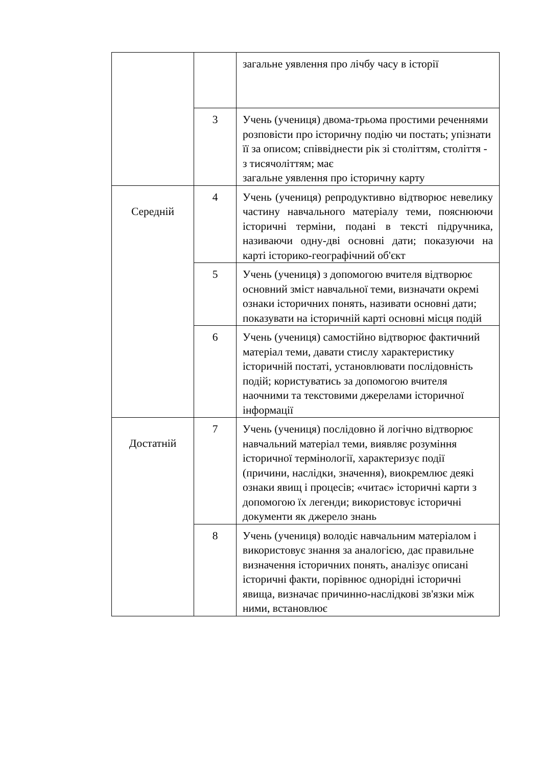| | | загальне уявлення про лічбу часу в історії |
| | 3 | Учень (учениця) двома-трьома простими реченнями розповісти про історичну подію чи постать; упізнати її за описом; співвіднести рік зі століттям, століття - з тисячоліттям; має загальне уявлення про історичну карту |
| Середній | 4 | Учень (учениця) репродуктивно відтворює невелику частину навчального матеріалу теми, пояснюючи історичні терміни, подані в тексті підручника, називаючи одну-дві основні дати; показуючи на карті історико-географічний об'єкт |
| | 5 | Учень (учениця) з допомогою вчителя відтворює основний зміст навчальної теми, визначати окремі ознаки історичних понять, називати основні дати; показувати на історичній карті основні місця подій |
| | 6 | Учень (учениця) самостійно відтворює фактичний матеріал теми, давати стислу характеристику історичній постаті, установлювати послідовність подій; користуватись за допомогою вчителя наочними та текстовими джерелами історичної інформації |
| Достатній | 7 | Учень (учениця) послідовно й логічно відтворює навчальний матеріал теми, виявляє розуміння історичної термінології, характеризує події (причини, наслідки, значення), виокремлює деякі ознаки явищ і процесів; «читає» історичні карти з допомогою їх легенди; використовує історичні документи як джерело знань |
| | 8 | Учень (учениця) володіє навчальним матеріалом і використовує знання за аналогією, дає правильне визначення історичних понять, аналізує описані історичні факти, порівнює однорідні історичні явища, визначає причинно-наслідкові зв'язки між ними, встановлює |